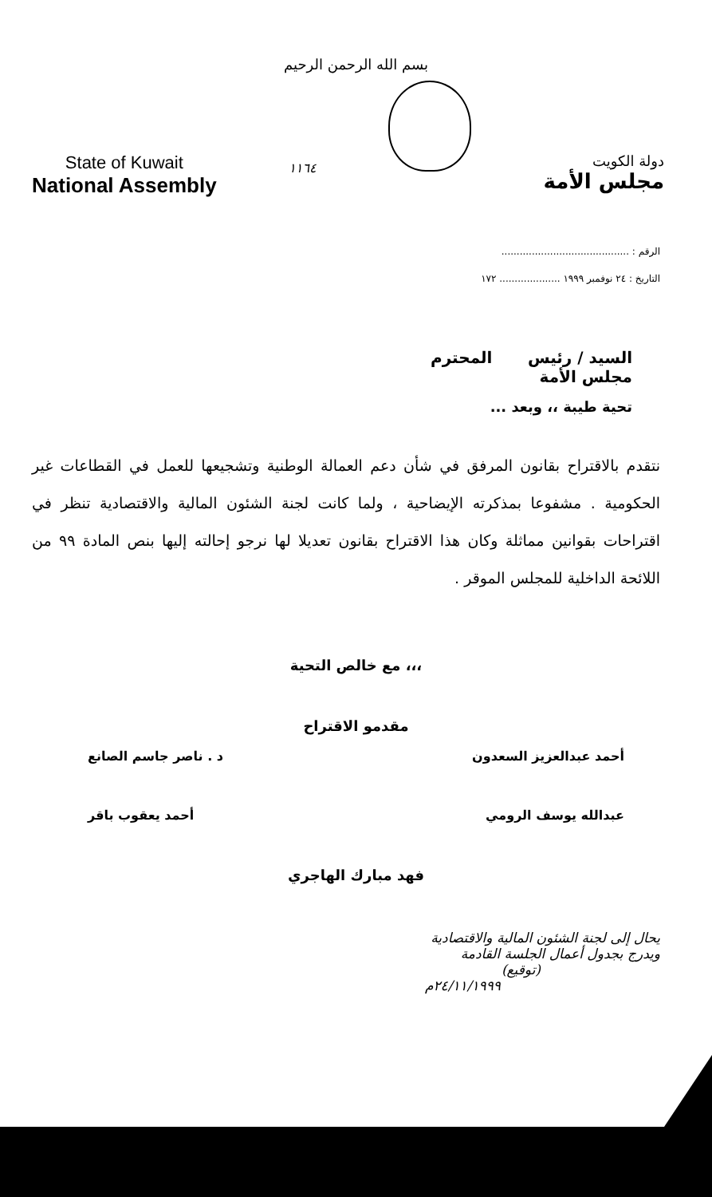بسم الله الرحمن الرحيم
State of Kuwait
National Assembly
١١٦٤
دولة الكويت
مجلس الأمة
الرقم : ..........................................
التاريخ : ٢٤ نوفمبر ١٩٩٩ .................... ١٧٢
السيد / رئيس مجلس الأمة المحترم
تحية طيبة ،، وبعد ...
نتقدم بالاقتراح بقانون المرفق في شأن دعم العمالة الوطنية وتشجيعها للعمل في القطاعات غير الحكومية . مشفوعا بمذكرته الإيضاحية ، ولما كانت لجنة الشئون المالية والاقتصادية تنظر في اقتراحات بقوانين مماثلة وكان هذا الاقتراح بقانون تعديلا لها نرجو إحالته إليها بنص المادة ٩٩ من اللائحة الداخلية للمجلس الموقر .
مع خالص التحية ،،،
مقدمو الاقتراح
أحمد عبدالعزيز السعدون د . ناصر جاسم الصانع
عبدالله يوسف الرومي أحمد يعقوب باقر
فهد مبارك الهاجري
يحال إلى لجنة الشئون المالية والاقتصادية
ويدرج بجدول أعمال الجلسة القادمة
(توقيع)
٢٤/١١/١٩٩٩م